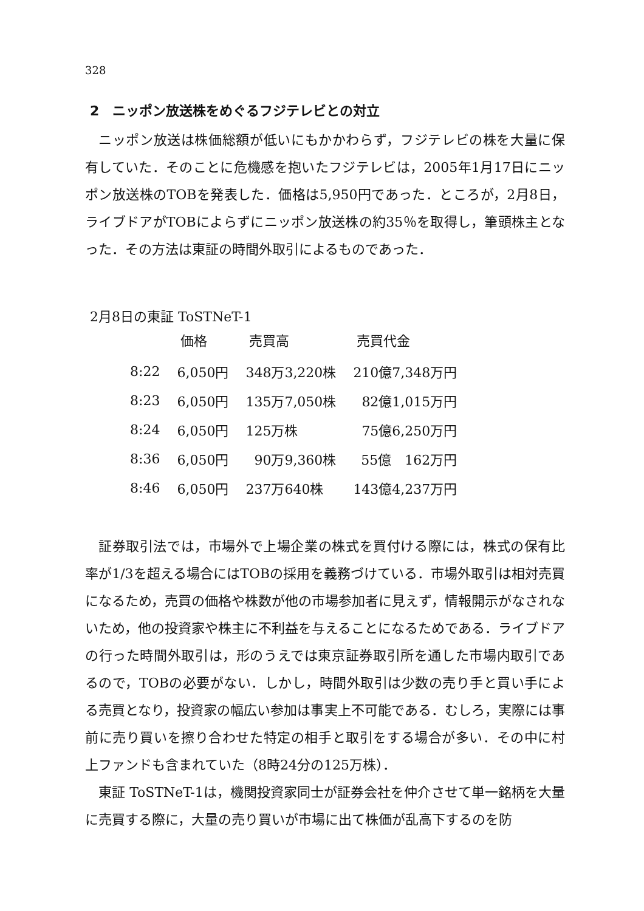328
2　ニッポン放送株をめぐるフジテレビとの対立
ニッポン放送は株価総額が低いにもかかわらず，フジテレビの株を大量に保有していた．そのことに危機感を抱いたフジテレビは，2005年1月17日にニッポン放送株のTOBを発表した．価格は5,950円であった．ところが，2月8日，ライブドアがTOBによらずにニッポン放送株の約35％を取得し，筆頭株主となった．その方法は東証の時間外取引によるものであった．
2月8日の東証 ToSTNeT-1
| | 価格 | 売買高 | 売買代金 |
| --- | --- | --- | --- |
| 8:22 | 6,050円 | 348万3,220株 | 210億7,348万円 |
| 8:23 | 6,050円 | 135万7,050株 | 82億1,015万円 |
| 8:24 | 6,050円 | 125万株 | 75億6,250万円 |
| 8:36 | 6,050円 | 90万9,360株 | 55億 162万円 |
| 8:46 | 6,050円 | 237万640株 | 143億4,237万円 |
証券取引法では，市場外で上場企業の株式を買付ける際には，株式の保有比率が1/3を超える場合にはTOBの採用を義務づけている．市場外取引は相対売買になるため，売買の価格や株数が他の市場参加者に見えず，情報開示がなされないため，他の投資家や株主に不利益を与えることになるためである．ライブドアの行った時間外取引は，形のうえでは東京証券取引所を通した市場内取引であるので，TOBの必要がない．しかし，時間外取引は少数の売り手と買い手による売買となり，投資家の幅広い参加は事実上不可能である．むしろ，実際には事前に売り買いを擦り合わせた特定の相手と取引をする場合が多い．その中に村上ファンドも含まれていた（8時24分の125万株）．
東証 ToSTNeT-1は，機関投資家同士が証券会社を仲介させて単一銘柄を大量に売買する際に，大量の売り買いが市場に出て株価が乱高下するのを防